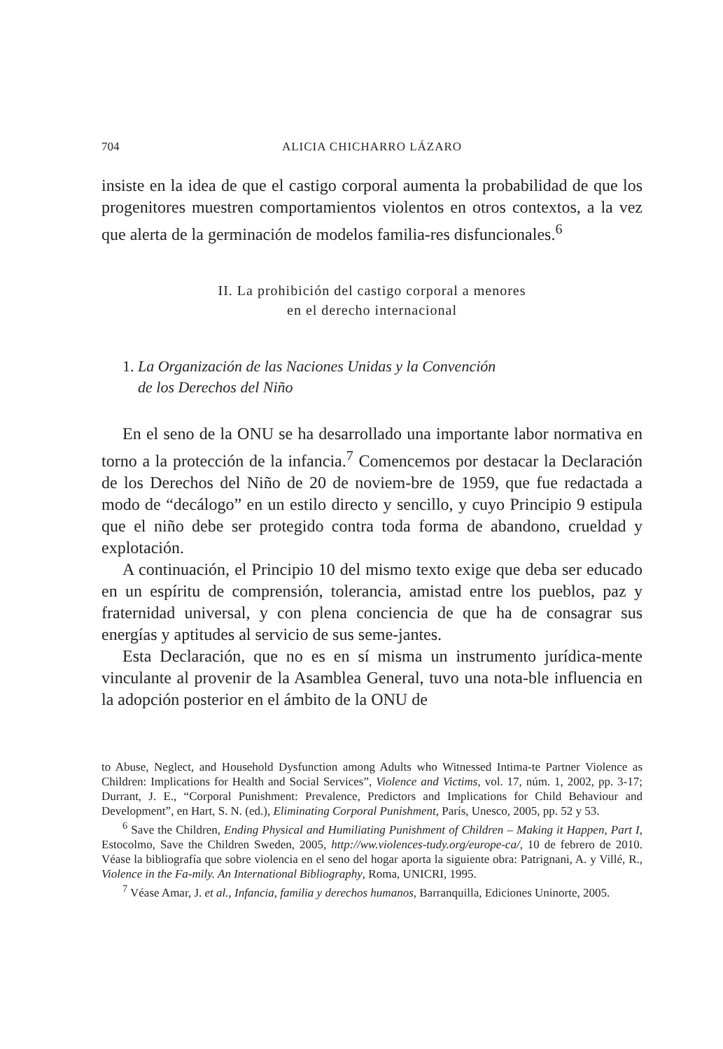704 ALICIA CHICHARRO LÁZARO
insiste en la idea de que el castigo corporal aumenta la probabilidad de que los progenitores muestren comportamientos violentos en otros contextos, a la vez que alerta de la germinación de modelos familia-res disfuncionales.<sup>6</sup>
II. La prohibición del castigo corporal a menores
en el derecho internacional
1. La Organización de las Naciones Unidas y la Convención
de los Derechos del Niño
En el seno de la ONU se ha desarrollado una importante labor normativa en torno a la protección de la infancia.<sup>7</sup> Comencemos por destacar la Declaración de los Derechos del Niño de 20 de noviem-bre de 1959, que fue redactada a modo de “decálogo” en un estilo directo y sencillo, y cuyo Principio 9 estipula que el niño debe ser protegido contra toda forma de abandono, crueldad y explotación.
A continuación, el Principio 10 del mismo texto exige que deba ser educado en un espíritu de comprensión, tolerancia, amistad entre los pueblos, paz y fraternidad universal, y con plena conciencia de que ha de consagrar sus energías y aptitudes al servicio de sus seme-jantes.
Esta Declaración, que no es en sí misma un instrumento jurídica-mente vinculante al provenir de la Asamblea General, tuvo una nota-ble influencia en la adopción posterior en el ámbito de la ONU de
to Abuse, Neglect, and Household Dysfunction among Adults who Witnessed Intima-te Partner Violence as Children: Implications for Health and Social Services”, Violence and Victims, vol. 17, núm. 1, 2002, pp. 3-17; Durrant, J. E., “Corporal Punishment: Prevalence, Predictors and Implications for Child Behaviour and Development”, en Hart, S. N. (ed.), Eliminating Corporal Punishment, París, Unesco, 2005, pp. 52 y 53.
<sup>6</sup> Save the Children, Ending Physical and Humiliating Punishment of Children – Making it Happen, Part I, Estocolmo, Save the Children Sweden, 2005, http://ww.violences-tudy.org/europe-ca/, 10 de febrero de 2010. Véase la bibliografía que sobre violencia en el seno del hogar aporta la siguiente obra: Patrignani, A. y Villé, R., Violence in the Fa-mily. An International Bibliography, Roma, UNICRI, 1995.
<sup>7</sup> Véase Amar, J. et al., Infancia, familia y derechos humanos, Barranquilla, Ediciones Uninorte, 2005.